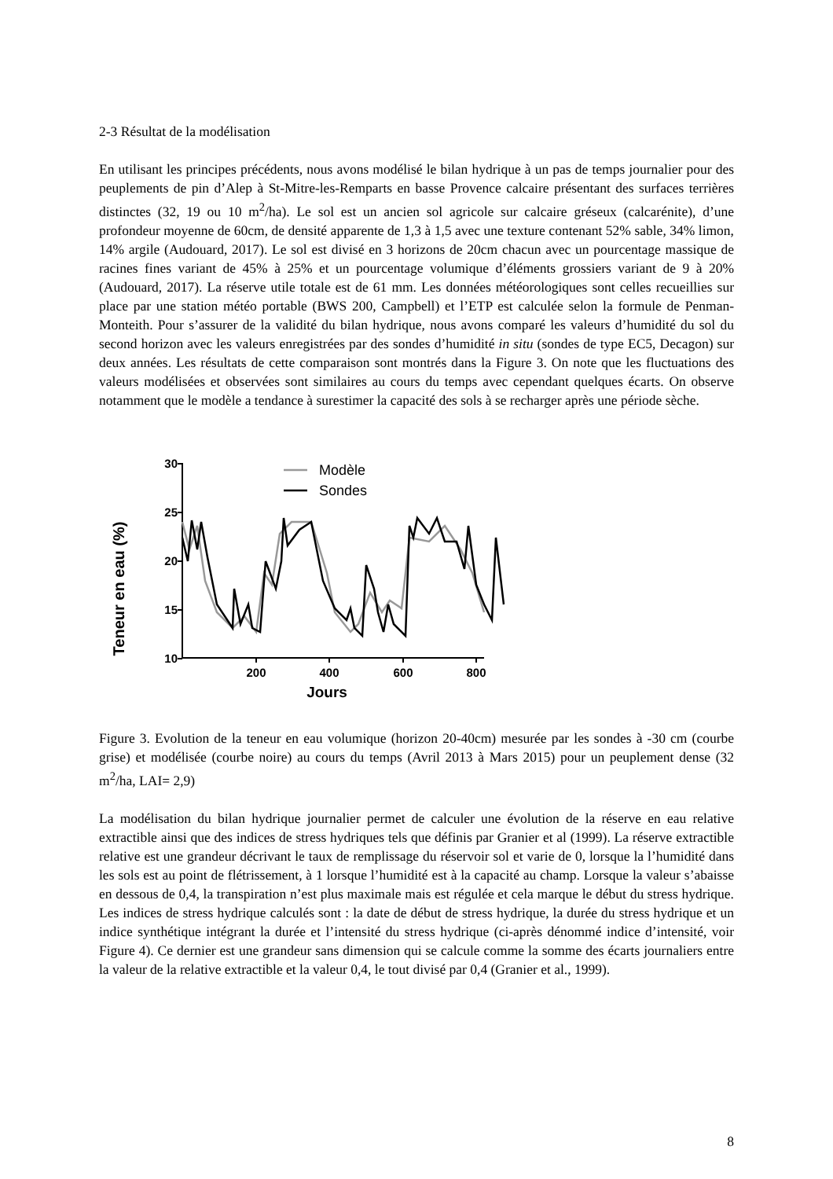2-3 Résultat de la modélisation
En utilisant les principes précédents, nous avons modélisé le bilan hydrique à un pas de temps journalier pour des peuplements de pin d’Alep à St-Mitre-les-Remparts en basse Provence calcaire présentant des surfaces terrières distinctes (32, 19 ou 10 m<sup>2</sup>/ha). Le sol est un ancien sol agricole sur calcaire gréseux (calcarénite), d’une profondeur moyenne de 60cm, de densité apparente de 1,3 à 1,5 avec une texture contenant 52% sable, 34% limon, 14% argile (Audouard, 2017). Le sol est divisé en 3 horizons de 20cm chacun avec un pourcentage massique de racines fines variant de 45% à 25% et un pourcentage volumique d’éléments grossiers variant de 9 à 20% (Audouard, 2017). La réserve utile totale est de 61 mm. Les données météorologiques sont celles recueillies sur place par une station météo portable (BWS 200, Campbell) et l’ETP est calculée selon la formule de Penman-Monteith. Pour s’assurer de la validité du bilan hydrique, nous avons comparé les valeurs d’humidité du sol du second horizon avec les valeurs enregistrées par des sondes d’humidité in situ (sondes de type EC5, Decagon) sur deux années. Les résultats de cette comparaison sont montrés dans la Figure 3. On note que les fluctuations des valeurs modélisées et observées sont similaires au cours du temps avec cependant quelques écarts. On observe notamment que le modèle a tendance à surestimer la capacité des sols à se recharger après une période sèche.
Teneur en eau (%)
30
25
20
15
10
200
400
600
800
Jours
Modèle
Sondes
Figure 3. Evolution de la teneur en eau volumique (horizon 20-40cm) mesurée par les sondes à -30 cm (courbe grise) et modélisée (courbe noire) au cours du temps (Avril 2013 à Mars 2015) pour un peuplement dense (32 m<sup>2</sup>/ha, LAI= 2,9)
La modélisation du bilan hydrique journalier permet de calculer une évolution de la réserve en eau relative extractible ainsi que des indices de stress hydriques tels que définis par Granier et al (1999). La réserve extractible relative est une grandeur décrivant le taux de remplissage du réservoir sol et varie de 0, lorsque la l’humidité dans les sols est au point de flétrissement, à 1 lorsque l’humidité est à la capacité au champ. Lorsque la valeur s’abaisse en dessous de 0,4, la transpiration n’est plus maximale mais est régulée et cela marque le début du stress hydrique. Les indices de stress hydrique calculés sont : la date de début de stress hydrique, la durée du stress hydrique et un indice synthétique intégrant la durée et l’intensité du stress hydrique (ci-après dénommé indice d’intensité, voir Figure 4). Ce dernier est une grandeur sans dimension qui se calcule comme la somme des écarts journaliers entre la valeur de la relative extractible et la valeur 0,4, le tout divisé par 0,4 (Granier et al., 1999).
8